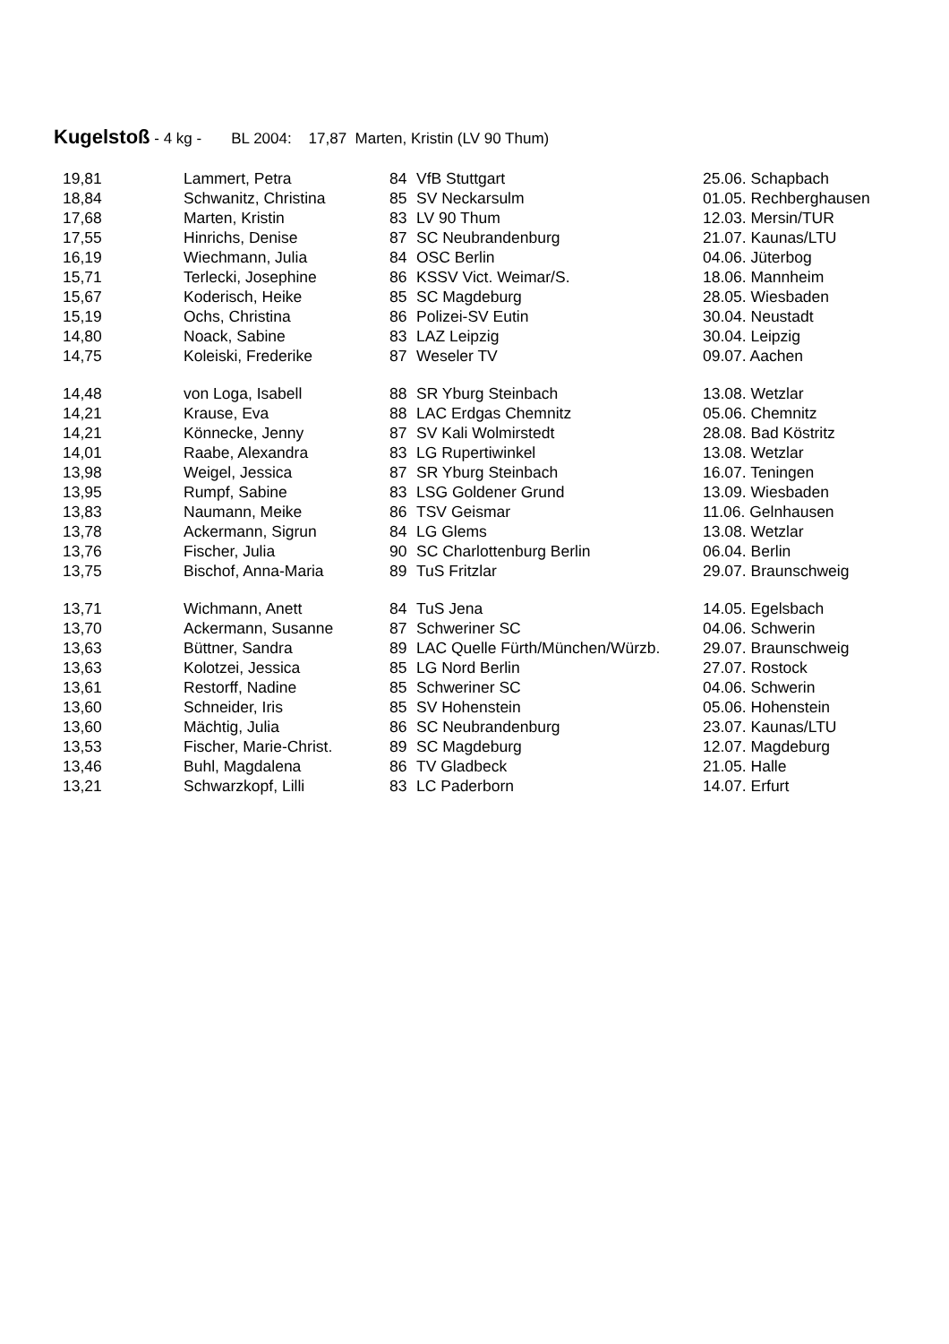Kugelstoß - 4 kg - BL 2004: 17,87 Marten, Kristin (LV 90 Thum)
| 19,81 | Lammert, Petra | 84 | VfB Stuttgart | 25.06. Schapbach |
| 18,84 | Schwanitz, Christina | 85 | SV Neckarsulm | 01.05. Rechberghausen |
| 17,68 | Marten, Kristin | 83 | LV 90 Thum | 12.03. Mersin/TUR |
| 17,55 | Hinrichs, Denise | 87 | SC Neubrandenburg | 21.07. Kaunas/LTU |
| 16,19 | Wiechmann, Julia | 84 | OSC Berlin | 04.06. Jüterbog |
| 15,71 | Terlecki, Josephine | 86 | KSSV Vict. Weimar/S. | 18.06. Mannheim |
| 15,67 | Koderisch, Heike | 85 | SC Magdeburg | 28.05. Wiesbaden |
| 15,19 | Ochs, Christina | 86 | Polizei-SV Eutin | 30.04. Neustadt |
| 14,80 | Noack, Sabine | 83 | LAZ Leipzig | 30.04. Leipzig |
| 14,75 | Koleiski, Frederike | 87 | Weseler TV | 09.07. Aachen |
| 14,48 | von Loga, Isabell | 88 | SR Yburg Steinbach | 13.08. Wetzlar |
| 14,21 | Krause, Eva | 88 | LAC Erdgas Chemnitz | 05.06. Chemnitz |
| 14,21 | Könnecke, Jenny | 87 | SV Kali Wolmirstedt | 28.08. Bad Köstritz |
| 14,01 | Raabe, Alexandra | 83 | LG Rupertiwinkel | 13.08. Wetzlar |
| 13,98 | Weigel, Jessica | 87 | SR Yburg Steinbach | 16.07. Teningen |
| 13,95 | Rumpf, Sabine | 83 | LSG Goldener Grund | 13.09. Wiesbaden |
| 13,83 | Naumann, Meike | 86 | TSV Geismar | 11.06. Gelnhausen |
| 13,78 | Ackermann, Sigrun | 84 | LG Glems | 13.08. Wetzlar |
| 13,76 | Fischer, Julia | 90 | SC Charlottenburg Berlin | 06.04. Berlin |
| 13,75 | Bischof, Anna-Maria | 89 | TuS Fritzlar | 29.07. Braunschweig |
| 13,71 | Wichmann, Anett | 84 | TuS Jena | 14.05. Egelsbach |
| 13,70 | Ackermann, Susanne | 87 | Schweriner SC | 04.06. Schwerin |
| 13,63 | Büttner, Sandra | 89 | LAC Quelle Fürth/München/Würzb. | 29.07. Braunschweig |
| 13,63 | Kolotzei, Jessica | 85 | LG Nord Berlin | 27.07. Rostock |
| 13,61 | Restorff, Nadine | 85 | Schweriner SC | 04.06. Schwerin |
| 13,60 | Schneider, Iris | 85 | SV Hohenstein | 05.06. Hohenstein |
| 13,60 | Mächtig, Julia | 86 | SC Neubrandenburg | 23.07. Kaunas/LTU |
| 13,53 | Fischer, Marie-Christ. | 89 | SC Magdeburg | 12.07. Magdeburg |
| 13,46 | Buhl, Magdalena | 86 | TV Gladbeck | 21.05. Halle |
| 13,21 | Schwarzkopf, Lilli | 83 | LC Paderborn | 14.07. Erfurt |